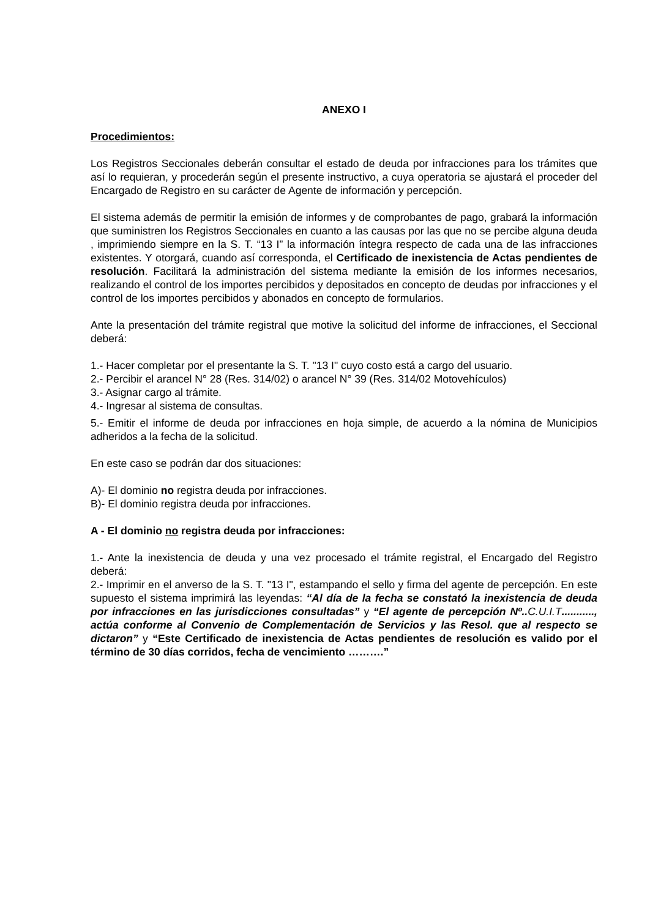ANEXO I
Procedimientos:
Los Registros Seccionales deberán consultar el estado de deuda por infracciones para los trámites que así lo requieran, y procederán según el presente instructivo, a cuya operatoria se ajustará el proceder del Encargado de Registro en su carácter de Agente de información y percepción.
El sistema además de permitir la emisión de informes y de comprobantes de pago, grabará la información que suministren los Registros Seccionales en cuanto a las causas por las que no se percibe alguna deuda , imprimiendo siempre en la S. T. “13 I” la información íntegra respecto de cada una de las infracciones existentes. Y otorgará, cuando así corresponda, el Certificado de inexistencia de Actas pendientes de resolución. Facilitará la administración del sistema mediante la emisión de los informes necesarios, realizando el control de los importes percibidos y depositados en concepto de deudas por infracciones y el control de los importes percibidos y abonados en concepto de formularios.
Ante la presentación del trámite registral que motive la solicitud del informe de infracciones, el Seccional deberá:
1.- Hacer completar por el presentante la S. T. "13 I" cuyo costo está a cargo del usuario.
2.- Percibir el arancel N° 28 (Res. 314/02) o arancel N° 39 (Res. 314/02 Motovehículos)
3.- Asignar cargo al trámite.
4.- Ingresar al sistema de consultas.
5.- Emitir el informe de deuda por infracciones en hoja simple, de acuerdo a la nómina de Municipios adheridos a la fecha de la solicitud.
En este caso se podrán dar dos situaciones:
A)- El dominio no registra deuda por infracciones.
B)- El dominio registra deuda por infracciones.
A - El dominio no registra deuda por infracciones:
1.- Ante la inexistencia de deuda y una vez procesado el trámite registral, el Encargado del Registro deberá:
2.- Imprimir en el anverso de la S. T. "13 I", estampando el sello y firma del agente de percepción. En este supuesto el sistema imprimirá las leyendas: “Al día de la fecha se constató la inexistencia de deuda por infracciones en las jurisdicciones consultadas” y “El agente de percepción Nº.. C.U.I.T..........., actúa conforme al Convenio de Complementación de Servicios y las Resol. que al respecto se dictaron” y “Este Certificado de inexistencia de Actas pendientes de resolución es valido por el término de 30 días corridos, fecha de vencimiento ……….”